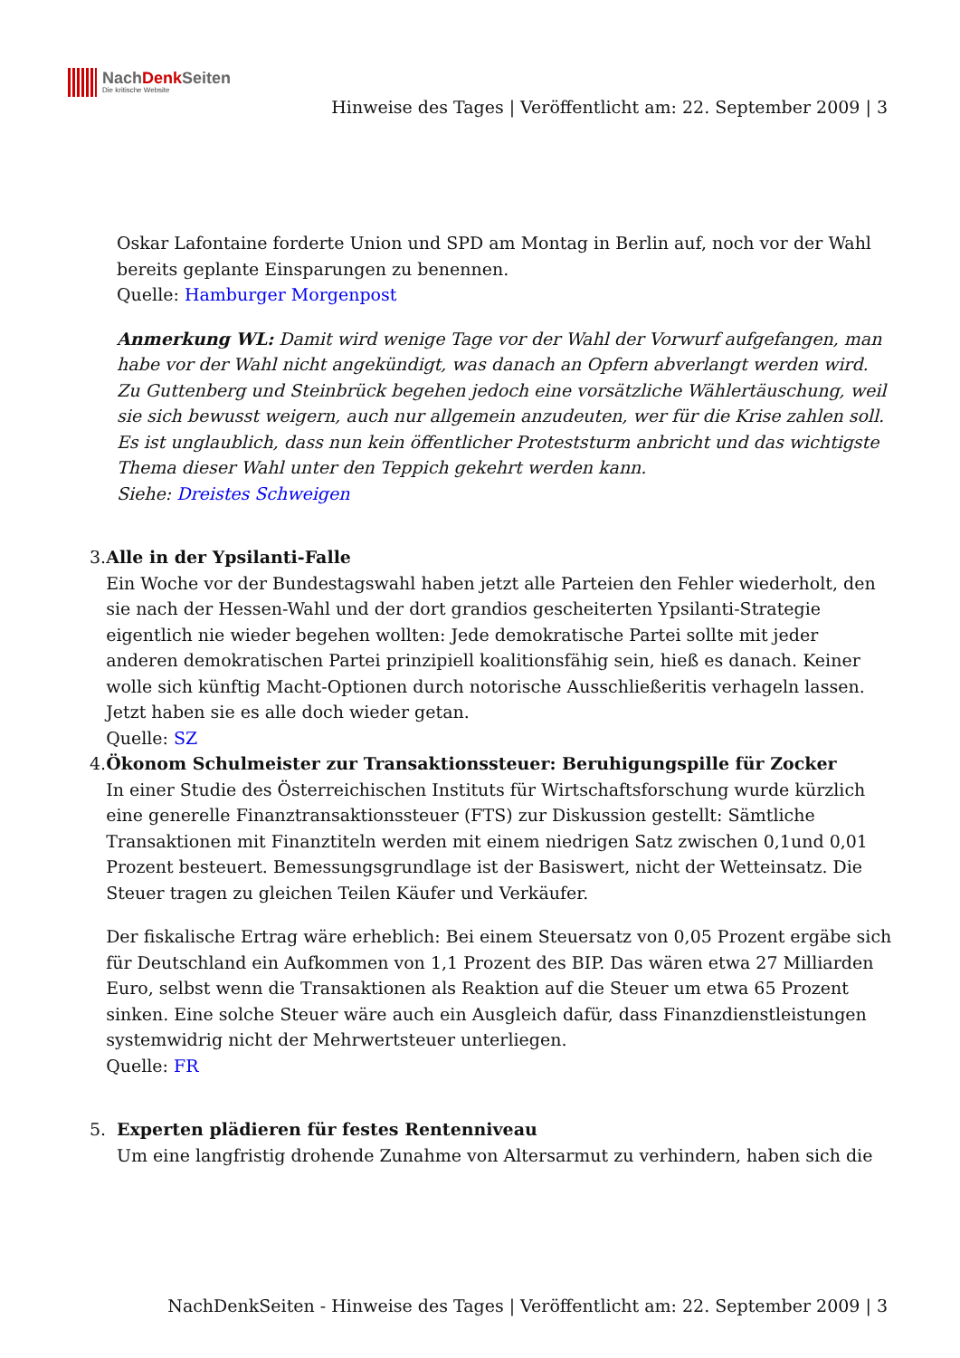NachDenk Seiten
Die kritische Website
Hinweise des Tages | Veröffentlicht am: 22. September 2009 | 3
Oskar Lafontaine forderte Union und SPD am Montag in Berlin auf, noch vor der Wahl bereits geplante Einsparungen zu benennen.
Quelle: Hamburger Morgenpost
Anmerkung WL: Damit wird wenige Tage vor der Wahl der Vorwurf aufgefangen, man habe vor der Wahl nicht angekündigt, was danach an Opfern abverlangt werden wird. Zu Guttenberg und Steinbrück begehen jedoch eine vorsätzliche Wählertäuschung, weil sie sich bewusst weigern, auch nur allgemein anzudeuten, wer für die Krise zahlen soll. Es ist unglaublich, dass nun kein öffentlicher Proteststurm anbricht und das wichtigste Thema dieser Wahl unter den Teppich gekehrt werden kann.
Siehe: Dreistes Schweigen
3. Alle in der Ypsilanti-Falle
Ein Woche vor der Bundestagswahl haben jetzt alle Parteien den Fehler wiederholt, den sie nach der Hessen-Wahl und der dort grandios gescheiterten Ypsilanti-Strategie eigentlich nie wieder begehen wollten: Jede demokratische Partei sollte mit jeder anderen demokratischen Partei prinzipiell koalitionsfähig sein, hieß es danach. Keiner wolle sich künftig Macht-Optionen durch notorische Ausschließeritis verhageln lassen. Jetzt haben sie es alle doch wieder getan.
Quelle: SZ
4. Ökonom Schulmeister zur Transaktionssteuer: Beruhigungspille für Zocker
In einer Studie des Österreichischen Instituts für Wirtschaftsforschung wurde kürzlich eine generelle Finanztransaktionssteuer (FTS) zur Diskussion gestellt: Sämtliche Transaktionen mit Finanztiteln werden mit einem niedrigen Satz zwischen 0,1und 0,01 Prozent besteuert. Bemessungsgrundlage ist der Basiswert, nicht der Wetteinsatz. Die Steuer tragen zu gleichen Teilen Käufer und Verkäufer.
Der fiskalische Ertrag wäre erheblich: Bei einem Steuersatz von 0,05 Prozent ergäbe sich für Deutschland ein Aufkommen von 1,1 Prozent des BIP. Das wären etwa 27 Milliarden Euro, selbst wenn die Transaktionen als Reaktion auf die Steuer um etwa 65 Prozent sinken. Eine solche Steuer wäre auch ein Ausgleich dafür, dass Finanzdienstleistungen systemwidrig nicht der Mehrwertsteuer unterliegen.
Quelle: FR
5. Experten plädieren für festes Rentenniveau
Um eine langfristig drohende Zunahme von Altersarmut zu verhindern, haben sich die
NachDenkSeiten - Hinweise des Tages | Veröffentlicht am: 22. September 2009 | 3